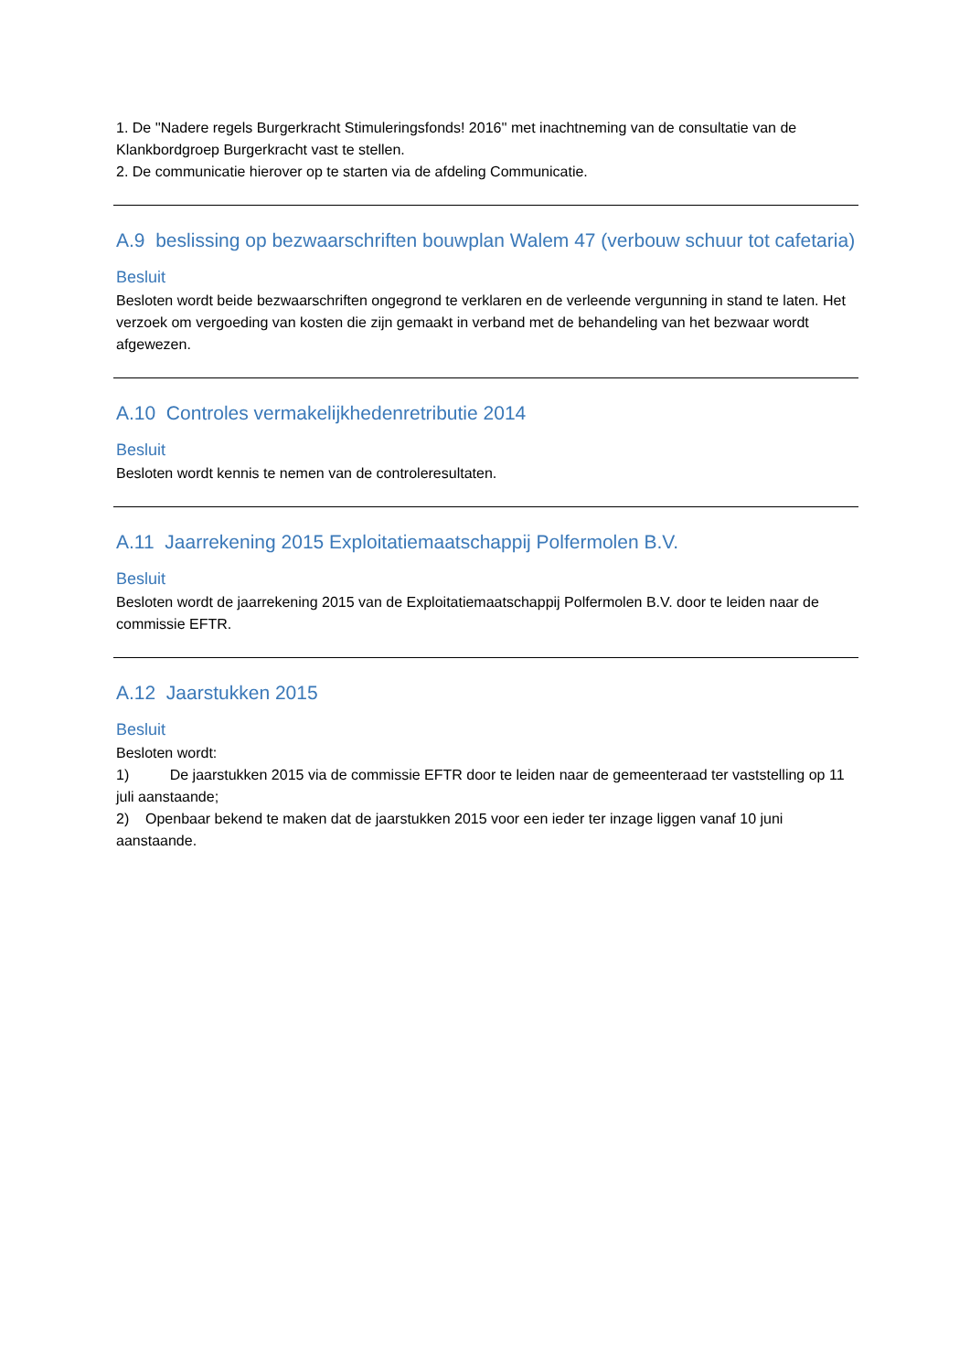1. De ''Nadere regels Burgerkracht Stimuleringsfonds! 2016'' met inachtneming van de consultatie van de Klankbordgroep Burgerkracht vast te stellen.
2. De communicatie hierover op te starten via de afdeling Communicatie.
A.9 beslissing op bezwaarschriften bouwplan Walem 47 (verbouw schuur tot cafetaria)
Besluit
Besloten wordt beide bezwaarschriften ongegrond te verklaren en de verleende vergunning in stand te laten. Het verzoek om vergoeding van kosten die zijn gemaakt in verband met de behandeling van het bezwaar wordt afgewezen.
A.10 Controles vermakelijkhedenretributie 2014
Besluit
Besloten wordt kennis te nemen van de controleresultaten.
A.11 Jaarrekening 2015 Exploitatiemaatschappij Polfermolen B.V.
Besluit
Besloten wordt de jaarrekening 2015 van de Exploitatiemaatschappij Polfermolen B.V. door te leiden naar de commissie EFTR.
A.12 Jaarstukken 2015
Besluit
Besloten wordt:
1) De jaarstukken 2015 via de commissie EFTR door te leiden naar de gemeenteraad ter vaststelling op 11 juli aanstaande;
2) Openbaar bekend te maken dat de jaarstukken 2015 voor een ieder ter inzage liggen vanaf 10 juni aanstaande.